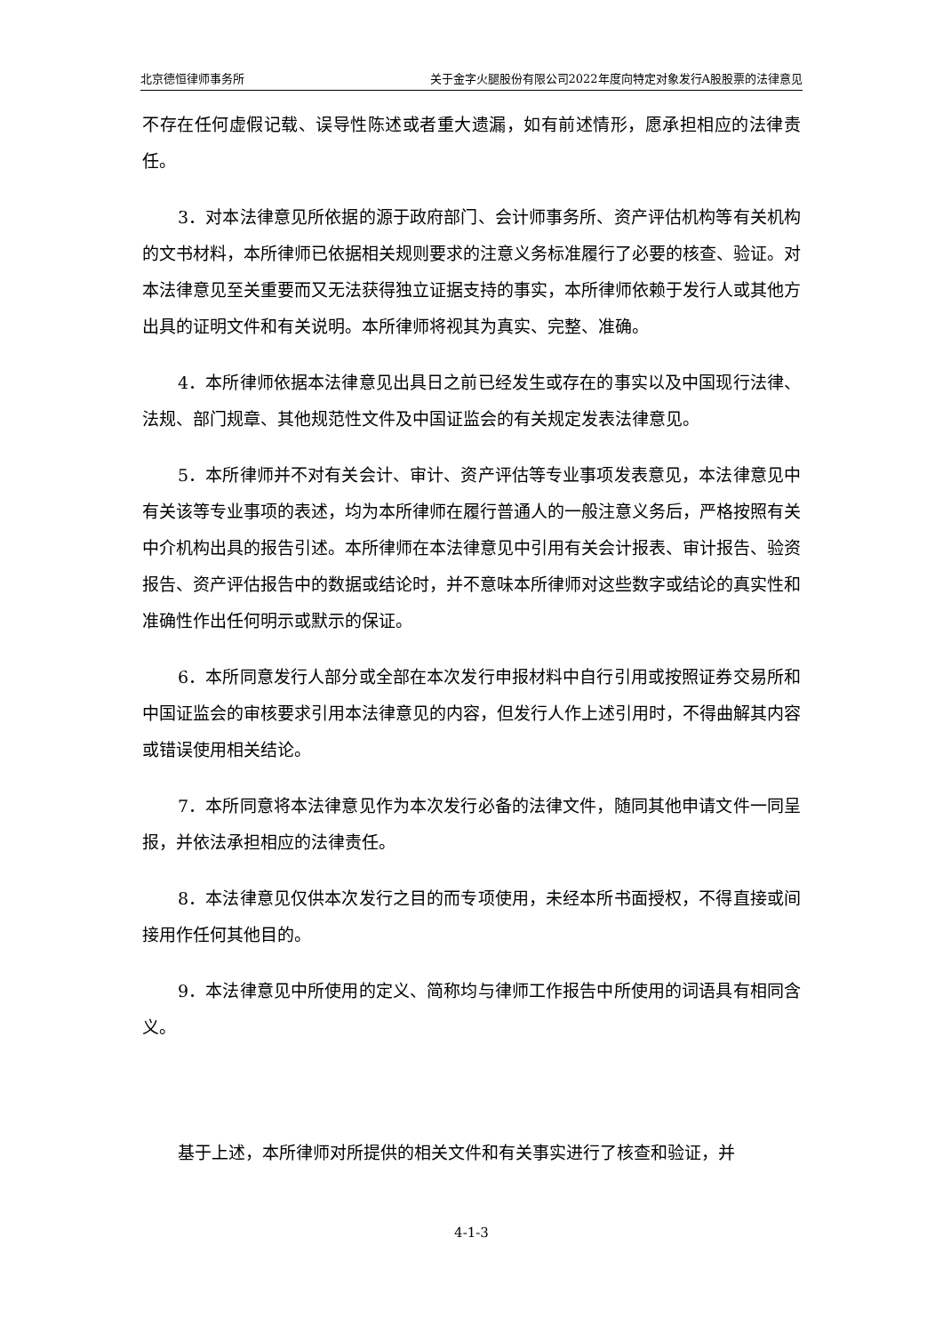北京德恒律师事务所 关于金字火腿股份有限公司2022年度向特定对象发行A股股票的法律意见
不存在任何虚假记载、误导性陈述或者重大遗漏，如有前述情形，愿承担相应的法律责任。
3．对本法律意见所依据的源于政府部门、会计师事务所、资产评估机构等有关机构的文书材料，本所律师已依据相关规则要求的注意义务标准履行了必要的核查、验证。对本法律意见至关重要而又无法获得独立证据支持的事实，本所律师依赖于发行人或其他方出具的证明文件和有关说明。本所律师将视其为真实、完整、准确。
4．本所律师依据本法律意见出具日之前已经发生或存在的事实以及中国现行法律、法规、部门规章、其他规范性文件及中国证监会的有关规定发表法律意见。
5．本所律师并不对有关会计、审计、资产评估等专业事项发表意见，本法律意见中有关该等专业事项的表述，均为本所律师在履行普通人的一般注意义务后，严格按照有关中介机构出具的报告引述。本所律师在本法律意见中引用有关会计报表、审计报告、验资报告、资产评估报告中的数据或结论时，并不意味本所律师对这些数字或结论的真实性和准确性作出任何明示或默示的保证。
6．本所同意发行人部分或全部在本次发行申报材料中自行引用或按照证券交易所和中国证监会的审核要求引用本法律意见的内容，但发行人作上述引用时，不得曲解其内容或错误使用相关结论。
7．本所同意将本法律意见作为本次发行必备的法律文件，随同其他申请文件一同呈报，并依法承担相应的法律责任。
8．本法律意见仅供本次发行之目的而专项使用，未经本所书面授权，不得直接或间接用作任何其他目的。
9．本法律意见中所使用的定义、简称均与律师工作报告中所使用的词语具有相同含义。
基于上述，本所律师对所提供的相关文件和有关事实进行了核查和验证，并
4-1-3